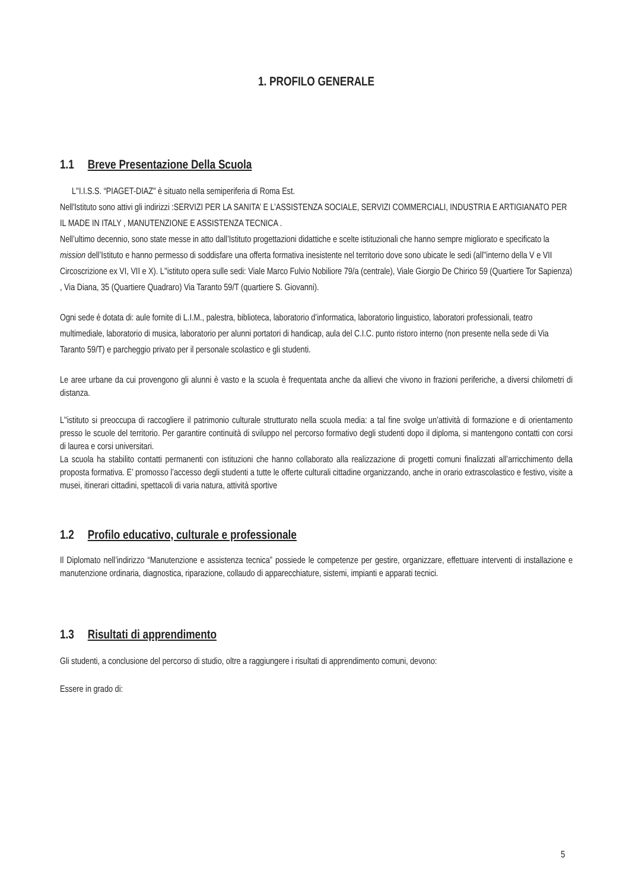1. PROFILO GENERALE
1.1 Breve Presentazione Della Scuola
L''I.I.S.S. “PIAGET-DIAZ" è situato nella semiperiferia di Roma Est.
Nell'Istituto sono attivi gli indirizzi :SERVIZI PER LA SANITA’ E L’ASSISTENZA SOCIALE, SERVIZI COMMERCIALI, INDUSTRIA E ARTIGIANATO PER IL MADE IN ITALY , MANUTENZIONE E ASSISTENZA TECNICA .
Nell’ultimo decennio, sono state messe in atto dall’Istituto progettazioni didattiche e scelte istituzionali che hanno sempre migliorato e specificato la mission dell’Istituto e hanno permesso di soddisfare una offerta formativa inesistente nel territorio dove sono ubicate le sedi (all''interno della V e VII Circoscrizione ex VI, VII e X). L''istituto opera sulle sedi: Viale Marco Fulvio Nobiliore 79/a (centrale), Viale Giorgio De Chirico 59 (Quartiere Tor Sapienza) , Via Diana, 35 (Quartiere Quadraro) Via Taranto 59/T (quartiere S. Giovanni).
Ogni sede è dotata di: aule fornite di L.I.M., palestra, biblioteca, laboratorio d’informatica, laboratorio linguistico, laboratori professionali, teatro multimediale, laboratorio di musica, laboratorio per alunni portatori di handicap, aula del C.I.C. punto ristoro interno (non presente nella sede di Via Taranto 59/T) e parcheggio privato per il personale scolastico e gli studenti.
Le aree urbane da cui provengono gli alunni è vasto e la scuola è frequentata anche da allievi che vivono in frazioni periferiche, a diversi chilometri di distanza.
L''istituto si preoccupa di raccogliere il patrimonio culturale strutturato nella scuola media: a tal fine svolge un’attività di formazione e di orientamento presso le scuole del territorio. Per garantire continuità di sviluppo nel percorso formativo degli studenti dopo il diploma, si mantengono contatti con corsi di laurea e corsi universitari.
La scuola ha stabilito contatti permanenti con istituzioni che hanno collaborato alla realizzazione di progetti comuni finalizzati all’arricchimento della proposta formativa. E’ promosso l’accesso degli studenti a tutte le offerte culturali cittadine organizzando, anche in orario extrascolastico e festivo, visite a musei, itinerari cittadini, spettacoli di varia natura, attività sportive
1.2 Profilo educativo, culturale e professionale
Il Diplomato nell’indirizzo “Manutenzione e assistenza tecnica” possiede le competenze per gestire, organizzare, effettuare interventi di installazione e manutenzione ordinaria, diagnostica, riparazione, collaudo di apparecchiature, sistemi, impianti e apparati tecnici.
1.3 Risultati di apprendimento
Gli studenti, a conclusione del percorso di studio, oltre a raggiungere i risultati di apprendimento comuni, devono:
Essere in grado di:
5